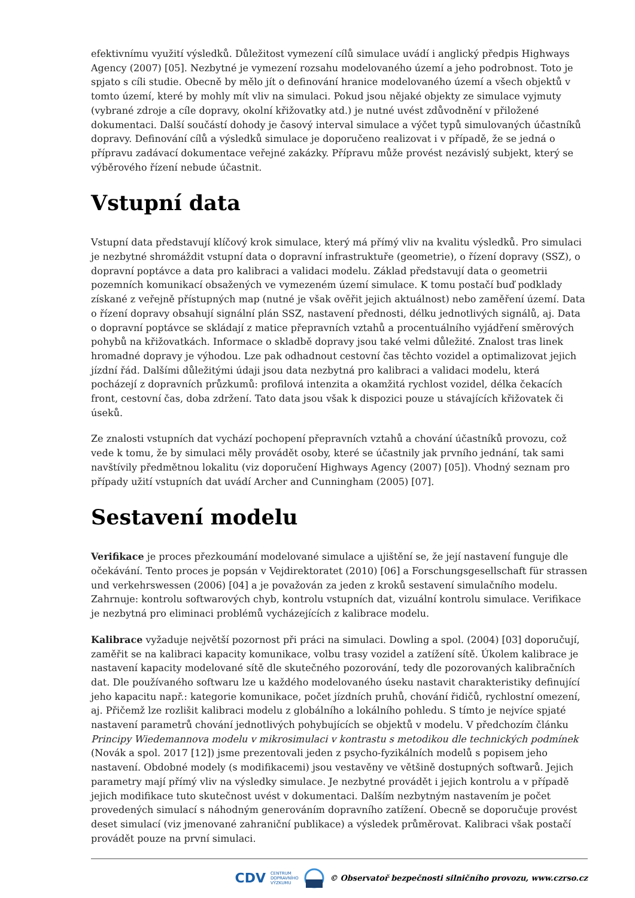efektivnímu využití výsledků. Důležitost vymezení cílů simulace uvádí i anglický předpis Highways Agency (2007) [05]. Nezbytné je vymezení rozsahu modelovaného území a jeho podrobnost. Toto je spjato s cíli studie. Obecně by mělo jít o definování hranice modelovaného území a všech objektů v tomto území, které by mohly mít vliv na simulaci. Pokud jsou nějaké objekty ze simulace vyjmuty (vybrané zdroje a cíle dopravy, okolní křižovatky atd.) je nutné uvést zdůvodnění v přiložené dokumentaci. Další součástí dohody je časový interval simulace a výčet typů simulovaných účastníků dopravy. Definování cílů a výsledků simulace je doporučeno realizovat i v případě, že se jedná o přípravu zadávací dokumentace veřejné zakázky. Přípravu může provést nezávislý subjekt, který se výběrového řízení nebude účastnit.
Vstupní data
Vstupní data představují klíčový krok simulace, který má přímý vliv na kvalitu výsledků. Pro simulaci je nezbytné shromáždit vstupní data o dopravní infrastruktuře (geometrie), o řízení dopravy (SSZ), o dopravní poptávce a data pro kalibraci a validaci modelu. Základ představují data o geometrii pozemních komunikací obsažených ve vymezeném území simulace. K tomu postačí buď podklady získané z veřejně přístupných map (nutné je však ověřit jejich aktuálnost) nebo zaměření území. Data o řízení dopravy obsahují signální plán SSZ, nastavení přednosti, délku jednotlivých signálů, aj. Data o dopravní poptávce se skládají z matice přepravních vztahů a procentuálního vyjádření směrových pohybů na křižovatkách. Informace o skladbě dopravy jsou také velmi důležité. Znalost tras linek hromadné dopravy je výhodou. Lze pak odhadnout cestovní čas těchto vozidel a optimalizovat jejich jízdní řád. Dalšími důležitými údaji jsou data nezbytná pro kalibraci a validaci modelu, která pocházejí z dopravních průzkumů: profilová intenzita a okamžitá rychlost vozidel, délka čekacích front, cestovní čas, doba zdržení. Tato data jsou však k dispozici pouze u stávajících křižovatek či úseků.
Ze znalosti vstupních dat vychází pochopení přepravních vztahů a chování účastníků provozu, což vede k tomu, že by simulaci měly provádět osoby, které se účastnily jak prvního jednání, tak sami navštívily předmětnou lokalitu (viz doporučení Highways Agency (2007) [05]). Vhodný seznam pro případy užití vstupních dat uvádí Archer and Cunningham (2005) [07].
Sestavení modelu
Verifikace je proces přezkoumání modelované simulace a ujištění se, že její nastavení funguje dle očekávání. Tento proces je popsán v Vejdirektoratet (2010) [06] a Forschungsgesellschaft für strassen und verkehrswessen (2006) [04] a je považován za jeden z kroků sestavení simulačního modelu. Zahrnuje: kontrolu softwarových chyb, kontrolu vstupních dat, vizuální kontrolu simulace. Verifikace je nezbytná pro eliminaci problémů vycházejících z kalibrace modelu.
Kalibrace vyžaduje největší pozornost při práci na simulaci. Dowling a spol. (2004) [03] doporučují, zaměřit se na kalibraci kapacity komunikace, volbu trasy vozidel a zatížení sítě. Úkolem kalibrace je nastavení kapacity modelované sítě dle skutečného pozorování, tedy dle pozorovaných kalibračních dat. Dle používaného softwaru lze u každého modelovaného úseku nastavit charakteristiky definující jeho kapacitu např.: kategorie komunikace, počet jízdních pruhů, chování řidičů, rychlostní omezení, aj. Přičemž lze rozlišit kalibraci modelu z globálního a lokálního pohledu. S tímto je nejvíce spjaté nastavení parametrů chování jednotlivých pohybujících se objektů v modelu. V předchozím článku Principy Wiedemannova modelu v mikrosimulaci v kontrastu s metodikou dle technických podmínek (Novák a spol. 2017 [12]) jsme prezentovali jeden z psycho-fyzikálních modelů s popisem jeho nastavení. Obdobné modely (s modifikacemi) jsou vestavěny ve většině dostupných softwarů. Jejich parametry mají přímý vliv na výsledky simulace. Je nezbytné provádět i jejich kontrolu a v případě jejich modifikace tuto skutečnost uvést v dokumentaci. Dalším nezbytným nastavením je počet provedených simulací s náhodným generováním dopravního zatížení. Obecně se doporučuje provést deset simulací (viz jmenované zahraniční publikace) a výsledek průměrovat. Kalibraci však postačí provádět pouze na první simulaci.
CDV CENTRUM
DOPRAVNÍHO
VÝZKUMU © Observatoř bezpečnosti silničního provozu, www.czrso.cz